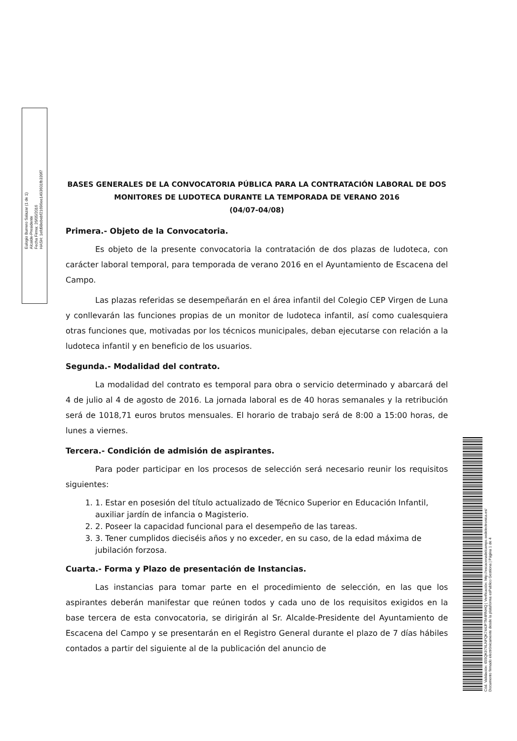Eulogio Burrero Salazar (1 de 1)
Alcalde-Presidente
Fecha Firma: 26/05/2016
HASH: 1efd98ebebf21696ee1493601fb339f7
BASES GENERALES DE LA CONVOCATORIA PÚBLICA PARA LA CONTRATACIÓN LABORAL DE DOS MONITORES DE LUDOTECA DURANTE LA TEMPORADA DE VERANO 2016
(04/07-04/08)
Primera.- Objeto de la Convocatoria.
Es objeto de la presente convocatoria la contratación de dos plazas de ludoteca, con carácter laboral temporal, para temporada de verano 2016 en el Ayuntamiento de Escacena del Campo.
Las plazas referidas se desempeñarán en el área infantil del Colegio CEP Virgen de Luna y conllevarán las funciones propias de un monitor de ludoteca infantil, así como cualesquiera otras funciones que, motivadas por los técnicos municipales, deban ejecutarse con relación a la ludoteca infantil y en beneficio de los usuarios.
Segunda.- Modalidad del contrato.
La modalidad del contrato es temporal para obra o servicio determinado y abarcará del 4 de julio al 4 de agosto de 2016. La jornada laboral es de 40 horas semanales y la retribución será de 1018,71 euros brutos mensuales. El horario de trabajo será de 8:00 a 15:00 horas, de lunes a viernes.
Tercera.- Condición de admisión de aspirantes.
Para poder participar en los procesos de selección será necesario reunir los requisitos siguientes:
1. 1. Estar en posesión del título actualizado de Técnico Superior en Educación Infantil, auxiliar jardín de infancia o Magisterio.
2. 2. Poseer la capacidad funcional para el desempeño de las tareas.
3. 3. Tener cumplidos dieciséis años y no exceder, en su caso, de la edad máxima de jubilación forzosa.
Cuarta.- Forma y Plazo de presentación de Instancias.
Las instancias para tomar parte en el procedimiento de selección, en las que los aspirantes deberán manifestar que reúnen todos y cada uno de los requisitos exigidos en la base tercera de esta convocatoria, se dirigirán al Sr. Alcalde-Presidente del Ayuntamiento de Escacena del Campo y se presentarán en el Registro General durante el plazo de 7 días hábiles contados a partir del siguiente al de la publicación del anuncio de
Cód. Validación: 655QK97XLNFQK744JFTM4RNHQ | Verificación: http://escacenadelcampo.sedelectronica.es/
Documento firmado electrónicamente desde la plataforma esPublico Gestiona | Página 1 de 4